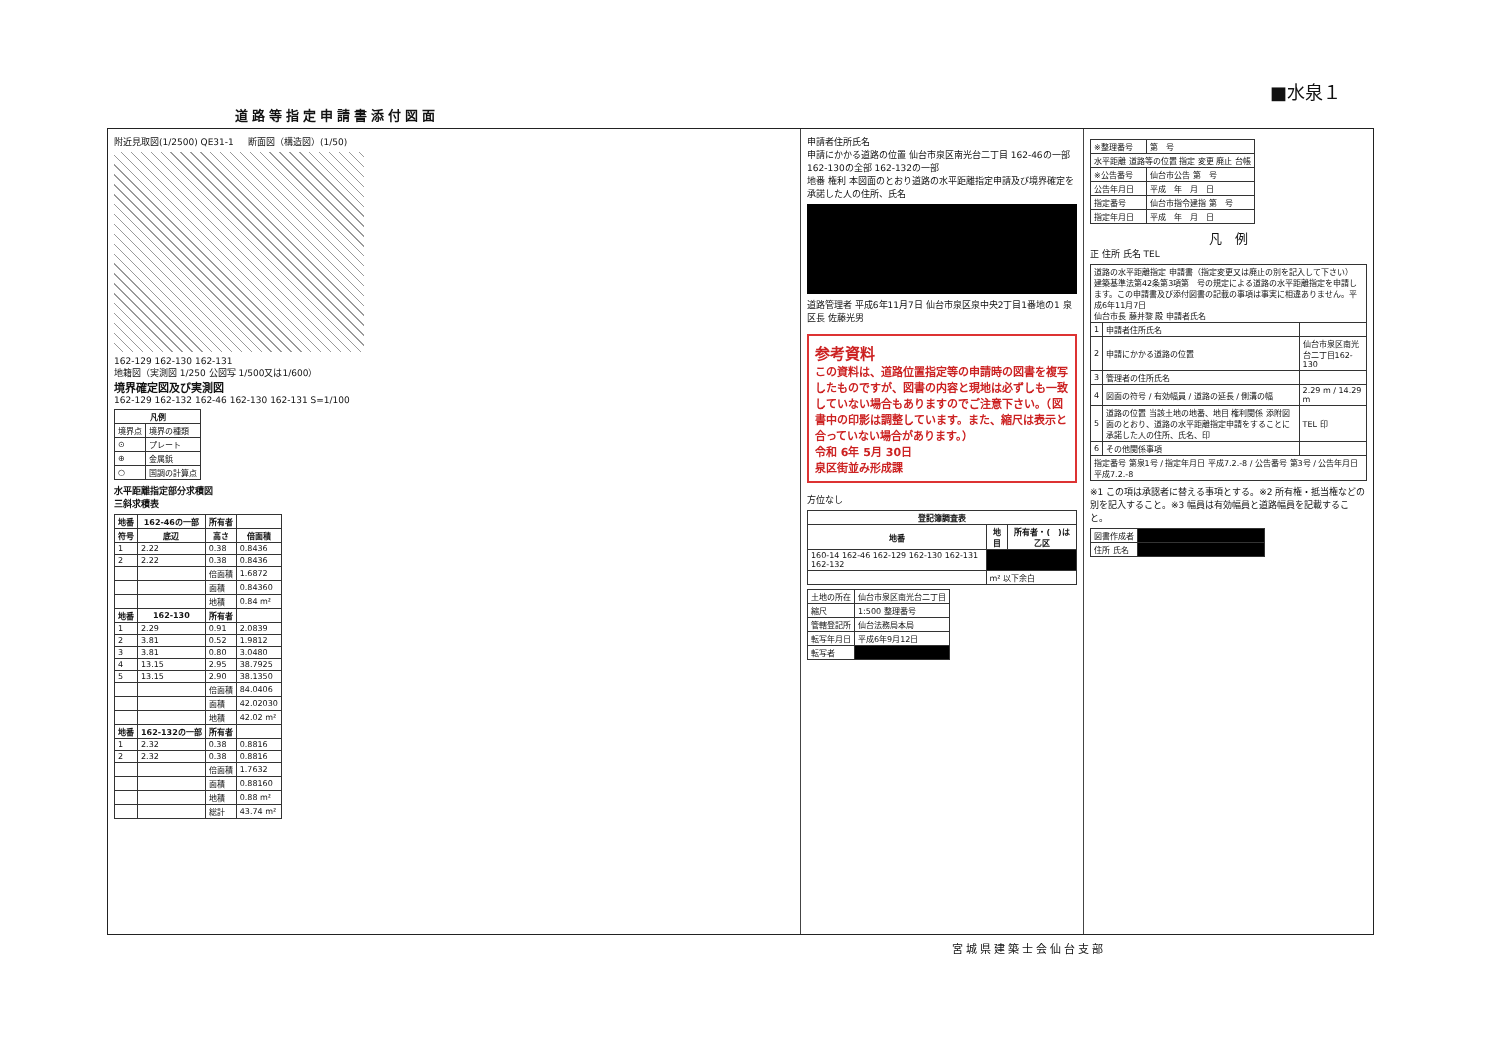■水泉１
道路等指定申請書添付図面
附近見取図(1/2500) QE31-1 断面図（構造図）(1/50)
162-129 162-130 162-131
地籍図（実測図 1/250 公図写 1/500又は1/600）
境界確定図及び実測図
162-129 162-132 162-46 162-130 162-131 S=1/100
| 凡例 | |
| --- | --- |
| 境界点 | 境界の種類 |
| ⊙ | プレート |
| ⊕ | 金属鋲 |
| ○ | 国調の計算点 |
水平距離指定部分求積図
三斜求積表
| 地番 | 162-46の一部 | 所有者 | |
| --- | --- | --- | --- |
| 符号 | 底辺 | 高さ | 倍面積 |
| 1 | 2.22 | 0.38 | 0.8436 |
| 2 | 2.22 | 0.38 | 0.8436 |
| | | 倍面積 | 1.6872 |
| | | 面積 | 0.84360 |
| | | 地積 | 0.84 m² |
| 地番 | 162-130 | 所有者 | |
| 1 | 2.29 | 0.91 | 2.0839 |
| 2 | 3.81 | 0.52 | 1.9812 |
| 3 | 3.81 | 0.80 | 3.0480 |
| 4 | 13.15 | 2.95 | 38.7925 |
| 5 | 13.15 | 2.90 | 38.1350 |
| | | 倍面積 | 84.0406 |
| | | 面積 | 42.02030 |
| | | 地積 | 42.02 m² |
| 地番 | 162-132の一部 | 所有者 | |
| 1 | 2.32 | 0.38 | 0.8816 |
| 2 | 2.32 | 0.38 | 0.8816 |
| | | 倍面積 | 1.7632 |
| | | 面積 | 0.88160 |
| | | 地積 | 0.88 m² |
| | | 総計 | 43.74 m² |
申請者住所氏名
申請にかかる道路の位置 仙台市泉区南光台二丁目 162-46の一部 162-130の全部 162-132の一部
地番 権利 本図面のとおり道路の水平距離指定申請及び境界確定を承諾した人の住所、氏名
道路管理者 平成6年11月7日 仙台市泉区泉中央2丁目1番地の1 泉区長 佐藤光男
参考資料
この資料は、道路位置指定等の申請時の図書を複写したものですが、図書の内容と現地は必ずしも一致していない場合もありますのでご注意下さい。（図書中の印影は調整しています。また、縮尺は表示と合っていない場合があります。）
令和 6年 5月 30日
泉区街並み形成課
方位なし
| 登記簿調査表 | | |
| --- | --- | --- |
| 地番 | 地目 | 所有者・( )は乙区 |
| 160-14 162-46 162-129 162-130 162-131 162-132 | | |
| | m² 以下余白 | |
| 土地の所在 | 仙台市泉区南光台二丁目 |
| 縮尺 | 1:500 整理番号 |
| 管轄登記所 | 仙台法務局本局 |
| 転写年月日 | 平成6年9月12日 |
| 転写者 | |
| ※整理番号 | 第 号 |
| 水平距離 道路等の位置 指定 変更 廃止 台帳 | |
| ※公告番号 | 仙台市公告 第 号 |
| 公告年月日 | 平成 年 月 日 |
| 指定番号 | 仙台市指令建指 第 号 |
| 指定年月日 | 平成 年 月 日 |
凡　例
正 住所 氏名 TEL
| 道路の水平距離指定 申請書（指定変更又は廃止の別を記入して下さい） 建築基準法第42条第3項第 号の規定による道路の水平距離指定を申請します。この申請書及び添付図書の記載の事項は事実に相違ありません。平成6年11月7日 仙台市長 藤井黎 殿 申請者氏名 | | |
| 1 | 申請者住所氏名 | |
| 2 | 申請にかかる道路の位置 | 仙台市泉区南光台二丁目162-130 |
| 3 | 管理者の住所氏名 | |
| 4 | 図面の符号 / 有効幅員 / 道路の延長 / 側溝の幅 | 2.29 m / 14.29 m |
| 5 | 道路の位置 当該土地の地番、地目 権利関係 添附図面のとおり、道路の水平距離指定申請をすることに承諾した人の住所、氏名、印 | TEL 印 |
| 6 | その他関係事項 | |
| 指定番号 第泉1号 / 指定年月日 平成7.2.-8 / 公告番号 第3号 / 公告年月日 平成7.2.-8 | | |
※1 この項は承認者に替える事項とする。※2 所有権・抵当権などの別を記入すること。※3 幅員は有効幅員と道路幅員を記載すること。
| 図書作成者 | |
| 住所 氏名 | |
宮城県建築士会仙台支部